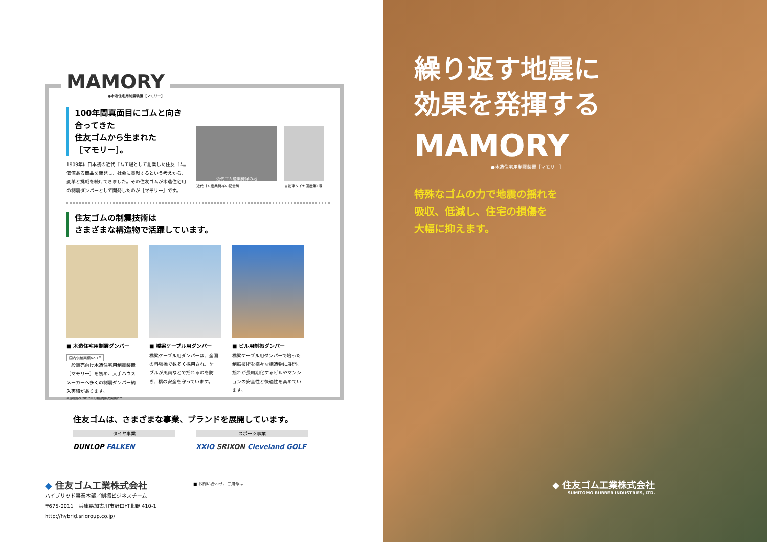100年間真面目にゴムと向き合ってきた
住友ゴムから生まれた
［マモリー］。
1909年に日本初の近代ゴム工場として創業した住友ゴム。価値ある商品を開発し、社会に貢献するという考えから、変革と挑戦を続けてきました。その住友ゴムが木造住宅用の制震ダンパーとして開発したのが［マモリー］です。
近代ゴム産業発祥の地
近代ゴム産業発祥の記念碑
自動車タイヤ国産第1号
住友ゴムの制震技術は
さまざまな構造物で活躍しています。
■ 木造住宅用制震ダンパー
国内供給実績No.1<sup>※</sup>
一般販売向け木造住宅用制震装置［マモリー］を初め、大手ハウスメーカーへ多くの制震ダンパー納入実績があります。
※当社調べ 2017年3月国内販売実績にて
■ 橋梁ケーブル用ダンパー
橋梁ケーブル用ダンパーは、全国の斜張橋で数多く採用され、ケーブルが風雨などで揺れるのを防ぎ、橋の安全を守っています。
■ ビル用制振ダンパー
橋梁ケーブル用ダンパーで培った制振技術を様々な構造物に展開。揺れが長周期化するビルやマンションの安全性と快適性を高めています。
MAMORY
●木造住宅用制震装置［マモリー］
住友ゴムは、さまざまな事業、ブランドを展開しています。
タイヤ事業
DUNLOP FALKEN
スポーツ事業
XXIO SRIXON Cleveland GOLF
◆ 住友ゴム工業株式会社
ハイブリッド事業本部／制振ビジネスチーム
〒675-0011　兵庫県加古川市野口町北野 410-1
http://hybrid.srigroup.co.jp/
■ お問い合わせ、ご用命は
繰り返す地震に
効果を発揮する
MAMORY
●木造住宅用制震装置［マモリー］
特殊なゴムの力で地震の揺れを
吸収、低減し、住宅の損傷を
大幅に抑えます。
◆ 住友ゴム工業株式会社
SUMITOMO RUBBER INDUSTRIES, LTD.